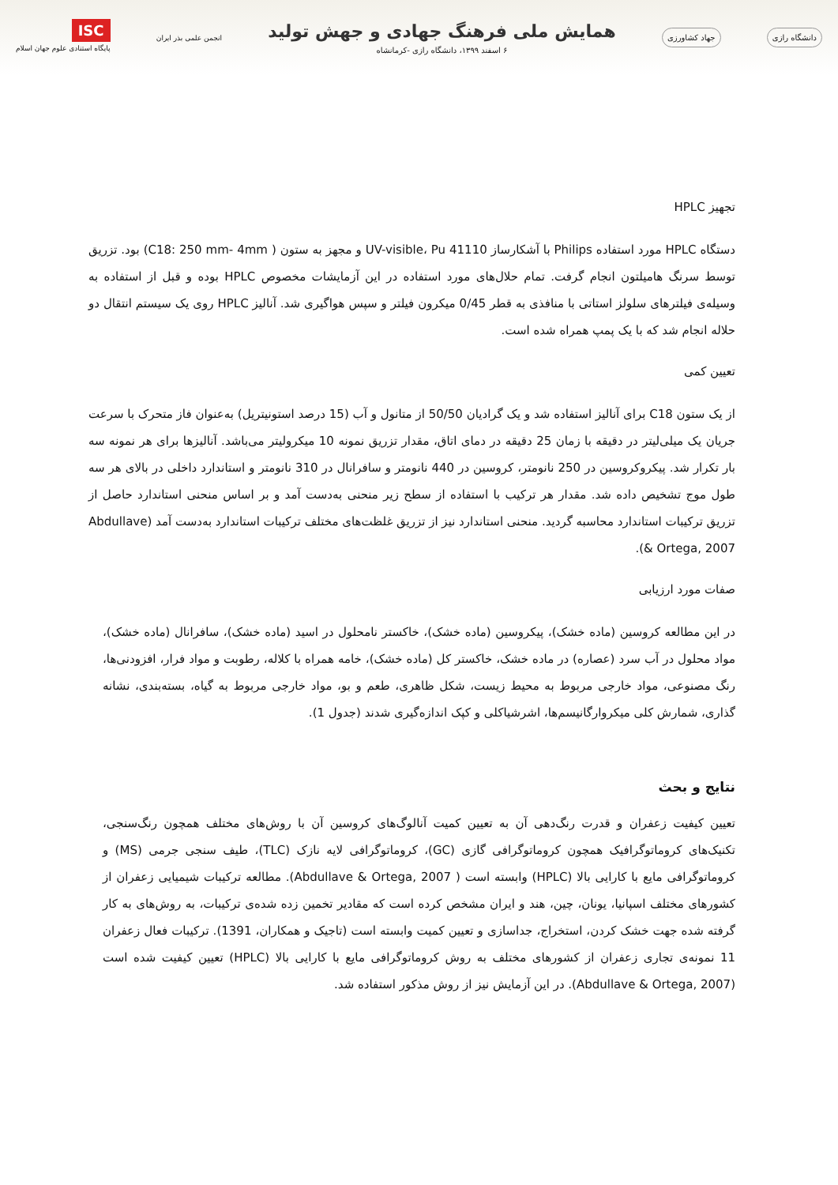دانشگاه رازی جهاد کشاورزی
همایش ملی فرهنگ جهادی و جهش تولید
۶ اسفند ۱۳۹۹، دانشگاه رازی -کرمانشاه
انجمن علمی بذر ایران ISC
پایگاه استنادی علوم جهان اسلام
تجهیز HPLC
دستگاه HPLC مورد استفاده Philips با آشکارساز UV-visible، Pu 41110 و مجهز به ستون ( C18: 250 mm- 4mm) بود. تزریق توسط سرنگ هامیلتون انجام گرفت. تمام حلال‌های مورد استفاده در این آزمایشات مخصوص HPLC بوده و قبل از استفاده به وسیله‌ی فیلترهای سلولز استاتی با منافذی به قطر 0/45 میکرون فیلتر و سپس هواگیری شد. آنالیز HPLC روی یک سیستم انتقال دو حلاله انجام شد که با یک پمپ همراه شده است.
تعیین کمی
از یک ستون C18 برای آنالیز استفاده شد و یک گرادیان 50/50 از متانول و آب (15 درصد استونیتریل) به‌عنوان فاز متحرک با سرعت جریان یک میلی‌لیتر در دقیقه با زمان 25 دقیقه در دمای اتاق، مقدار تزریق نمونه 10 میکرولیتر می‌باشد. آنالیزها برای هر نمونه سه بار تکرار شد. پیکروکروسین در 250 نانومتر، کروسین در 440 نانومتر و سافرانال در 310 نانومتر و استاندارد داخلی در بالای هر سه طول موج تشخیص داده شد. مقدار هر ترکیب با استفاده از سطح زیر منحنی به‌دست آمد و بر اساس منحنی استاندارد حاصل از تزریق ترکیبات استاندارد محاسبه گردید. منحنی استاندارد نیز از تزریق غلظت‌های مختلف ترکیبات استاندارد به‌دست آمد (Abdullave & Ortega, 2007).
صفات مورد ارزیابی
در این مطالعه کروسین (ماده خشک)، پیکروسین (ماده خشک)، خاکستر نامحلول در اسید (ماده خشک)، سافرانال (ماده خشک)، مواد محلول در آب سرد (عصاره) در ماده خشک، خاکستر کل (ماده خشک)، خامه همراه با کلاله، رطوبت و مواد فرار، افزودنی‌ها، رنگ مصنوعی، مواد خارجی مربوط به محیط زیست، شکل ظاهری، طعم و بو، مواد خارجی مربوط به گیاه، بسته‌بندی، نشانه گذاری، شمارش کلی میکروارگانیسم‌ها، اشرشیاکلی و کپک اندازه‌گیری شدند (جدول 1).
نتایج و بحث
تعیین کیفیت زعفران و قدرت رنگ‌دهی آن به تعیین کمیت آنالوگ‌های کروسین آن با روش‌های مختلف همچون رنگ‌سنجی، تکنیک‌های کروماتوگرافیک همچون کروماتوگرافی گازی (GC)، کروماتوگرافی لایه نازک (TLC)، طیف سنجی جرمی (MS) و کروماتوگرافی مایع با کارایی بالا (HPLC) وابسته است ( Abdullave & Ortega, 2007). مطالعه ترکیبات شیمیایی زعفران از کشورهای مختلف اسپانیا، یونان، چین، هند و ایران مشخص کرده است که مقادیر تخمین زده شده‌ی ترکیبات، به روش‌های به کار گرفته شده جهت خشک کردن، استخراج، جداسازی و تعیین کمیت وابسته است (تاجیک و همکاران، 1391). ترکیبات فعال زعفران 11 نمونه‌ی تجاری زعفران از کشورهای مختلف به روش کروماتوگرافی مایع با کارایی بالا (HPLC) تعیین کیفیت شده است (Abdullave & Ortega, 2007). در این آزمایش نیز از روش مذکور استفاده شد.